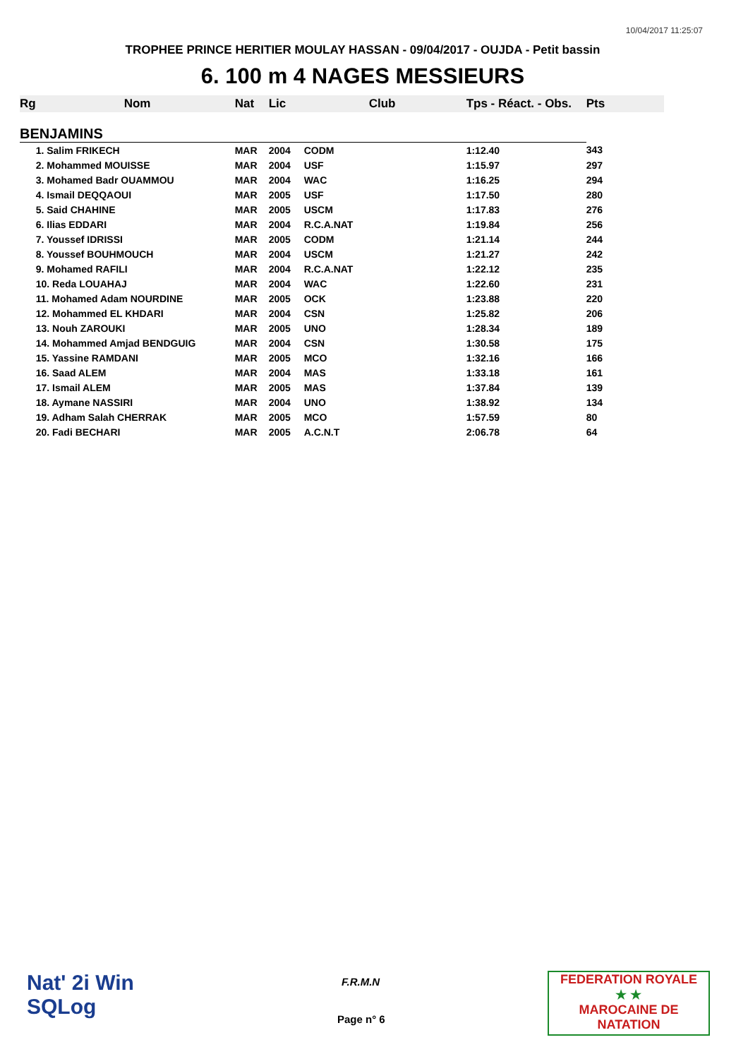10/04/2017 11:25:07
TROPHEE PRINCE HERITIER MOULAY HASSAN - 09/04/2017 - OUJDA - Petit bassin
6. 100 m 4 NAGES MESSIEURS
| Rg | Nom | Nat | Lic | Club | Tps - Réact. - Obs. | Pts |
| --- | --- | --- | --- | --- | --- | --- |
| BENJAMINS | | | | | | |
| | 1. Salim FRIKECH | MAR | 2004 | CODM | 1:12.40 | 343 |
| | 2. Mohammed MOUISSE | MAR | 2004 | USF | 1:15.97 | 297 |
| | 3. Mohamed Badr OUAMMOU | MAR | 2004 | WAC | 1:16.25 | 294 |
| | 4. Ismail DEQQAOUI | MAR | 2005 | USF | 1:17.50 | 280 |
| | 5. Said CHAHINE | MAR | 2005 | USCM | 1:17.83 | 276 |
| | 6. Ilias EDDARI | MAR | 2004 | R.C.A.NAT | 1:19.84 | 256 |
| | 7. Youssef IDRISSI | MAR | 2005 | CODM | 1:21.14 | 244 |
| | 8. Youssef BOUHMOUCH | MAR | 2004 | USCM | 1:21.27 | 242 |
| | 9. Mohamed RAFILI | MAR | 2004 | R.C.A.NAT | 1:22.12 | 235 |
| | 10. Reda LOUAHAJ | MAR | 2004 | WAC | 1:22.60 | 231 |
| | 11. Mohamed Adam NOURDINE | MAR | 2005 | OCK | 1:23.88 | 220 |
| | 12. Mohammed EL KHDARI | MAR | 2004 | CSN | 1:25.82 | 206 |
| | 13. Nouh ZAROUKI | MAR | 2005 | UNO | 1:28.34 | 189 |
| | 14. Mohammed Amjad BENDGUIG | MAR | 2004 | CSN | 1:30.58 | 175 |
| | 15. Yassine RAMDANI | MAR | 2005 | MCO | 1:32.16 | 166 |
| | 16. Saad ALEM | MAR | 2004 | MAS | 1:33.18 | 161 |
| | 17. Ismail ALEM | MAR | 2005 | MAS | 1:37.84 | 139 |
| | 18. Aymane NASSIRI | MAR | 2004 | UNO | 1:38.92 | 134 |
| | 19. Adham Salah CHERRAK | MAR | 2005 | MCO | 1:57.59 | 80 |
| | 20. Fadi BECHARI | MAR | 2005 | A.C.N.T | 2:06.78 | 64 |
Nat' 2i Win
SQLog
F.R.M.N
Page n° 6
FEDERATION ROYALE
★ ★
MAROCAINE DE NATATION